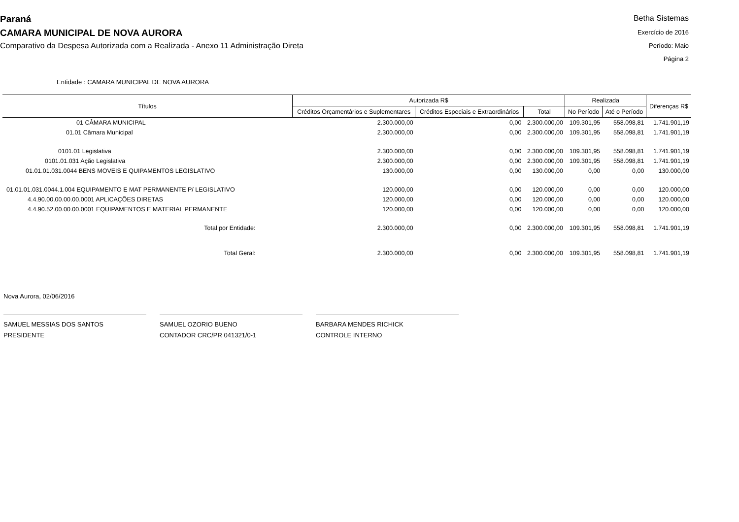Paraná
CAMARA MUNICIPAL DE NOVA AURORA
Comparativo da Despesa Autorizada com a Realizada - Anexo 11 Administração Direta
Betha Sistemas
Exercício de 2016
Período: Maio
Página 2
Entidade : CAMARA MUNICIPAL DE NOVA AURORA
| Títulos | Autorizada R$ | | | Realizada | | Diferenças R$ |
| --- | --- | --- | --- | --- | --- | --- |
| | Créditos Orçamentários e Suplementares | Créditos Especiais e Extraordinários | Total | No Período | Até o Período | |
| 01 CÂMARA MUNICIPAL | 2.300.000,00 | 0,00 | 2.300.000,00 | 109.301,95 | 558.098,81 | 1.741.901,19 |
| 01.01 Câmara Municipal | 2.300.000,00 | 0,00 | 2.300.000,00 | 109.301,95 | 558.098,81 | 1.741.901,19 |
| 0101.01 Legislativa | 2.300.000,00 | 0,00 | 2.300.000,00 | 109.301,95 | 558.098,81 | 1.741.901,19 |
| 0101.01.031 Ação Legislativa | 2.300.000,00 | 0,00 | 2.300.000,00 | 109.301,95 | 558.098,81 | 1.741.901,19 |
| 01.01.01.031.0044 BENS MOVEIS E QUIPAMENTOS LEGISLATIVO | 130.000,00 | 0,00 | 130.000,00 | 0,00 | 0,00 | 130.000,00 |
| 01.01.01.031.0044.1.004 EQUIPAMENTO E MAT PERMANENTE P/ LEGISLATIVO | 120.000,00 | 0,00 | 120.000,00 | 0,00 | 0,00 | 120.000,00 |
| 4.4.90.00.00.00.00.0001 APLICAÇÕES DIRETAS | 120.000,00 | 0,00 | 120.000,00 | 0,00 | 0,00 | 120.000,00 |
| 4.4.90.52.00.00.00.0001 EQUIPAMENTOS E MATERIAL PERMANENTE | 120.000,00 | 0,00 | 120.000,00 | 0,00 | 0,00 | 120.000,00 |
| Total por Entidade: | 2.300.000,00 | 0,00 | 2.300.000,00 | 109.301,95 | 558.098,81 | 1.741.901,19 |
| Total Geral: | 2.300.000,00 | 0,00 | 2.300.000,00 | 109.301,95 | 558.098,81 | 1.741.901,19 |
Nova Aurora, 02/06/2016
SAMUEL MESSIAS DOS SANTOS
PRESIDENTE
SAMUEL OZORIO BUENO
CONTADOR CRC/PR 041321/0-1
BARBARA MENDES RICHICK
CONTROLE INTERNO